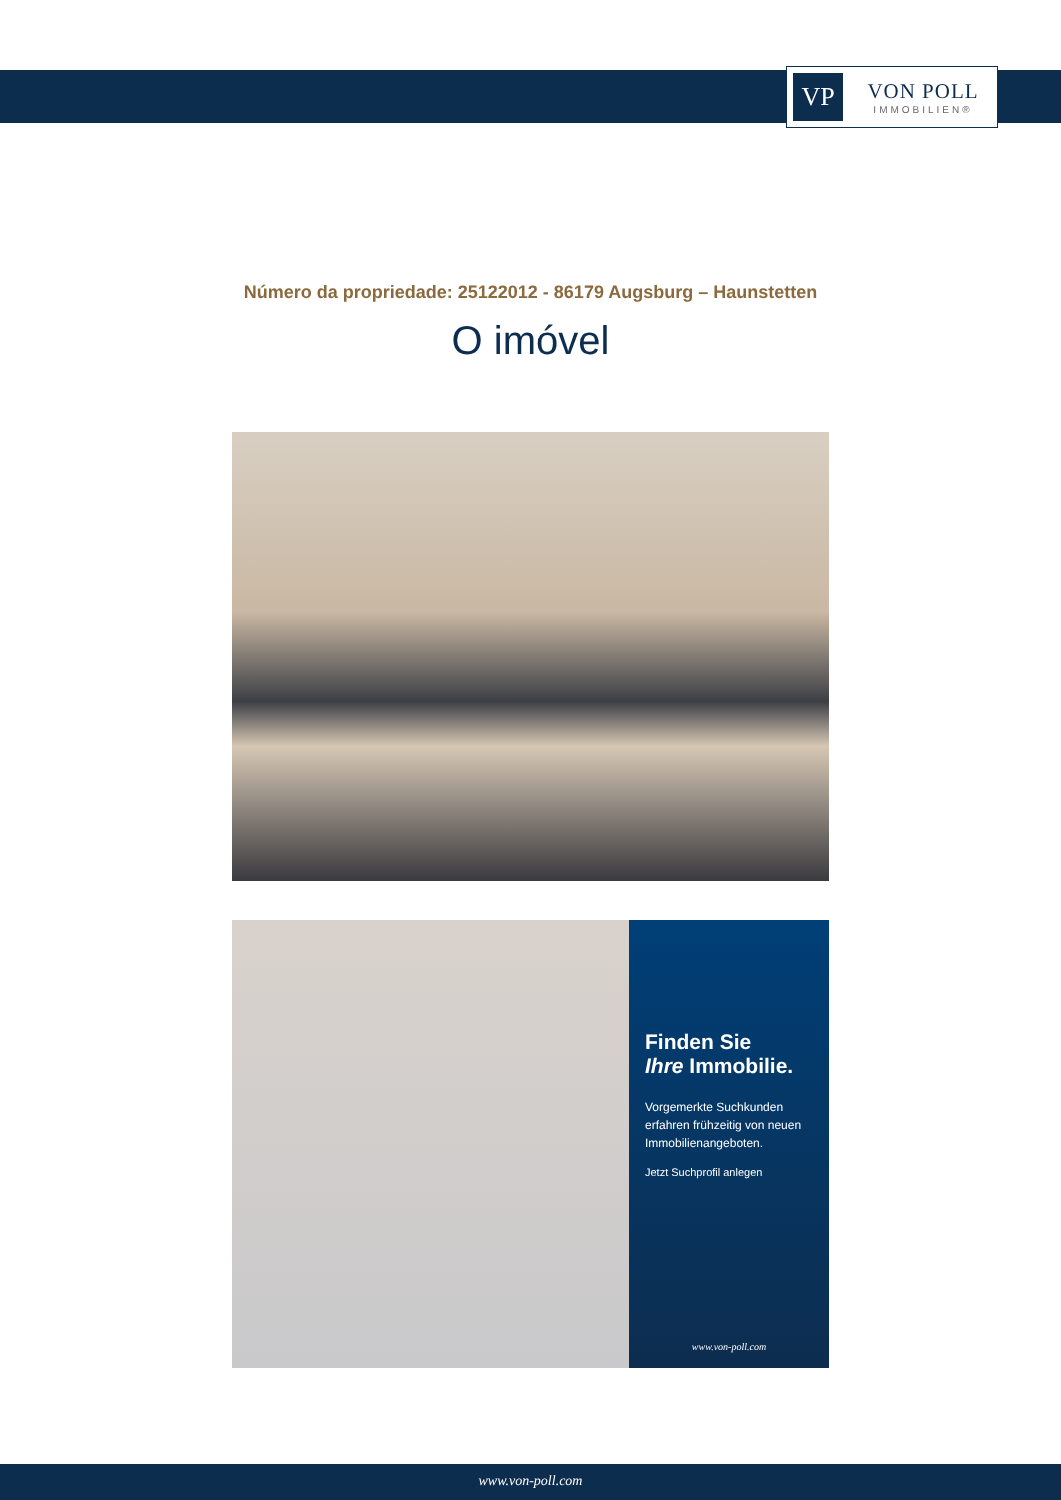VP
VON POLL
IMMOBILIEN®
Número da propriedade: 25122012 - 86179 Augsburg – Haunstetten
O imóvel
Finden Sie
Ihre Immobilie.
Vorgemerkte Suchkunden erfahren frühzeitig von neuen Immobilienangeboten.
Jetzt Suchprofil anlegen
www.von-poll.com
www.von-poll.com